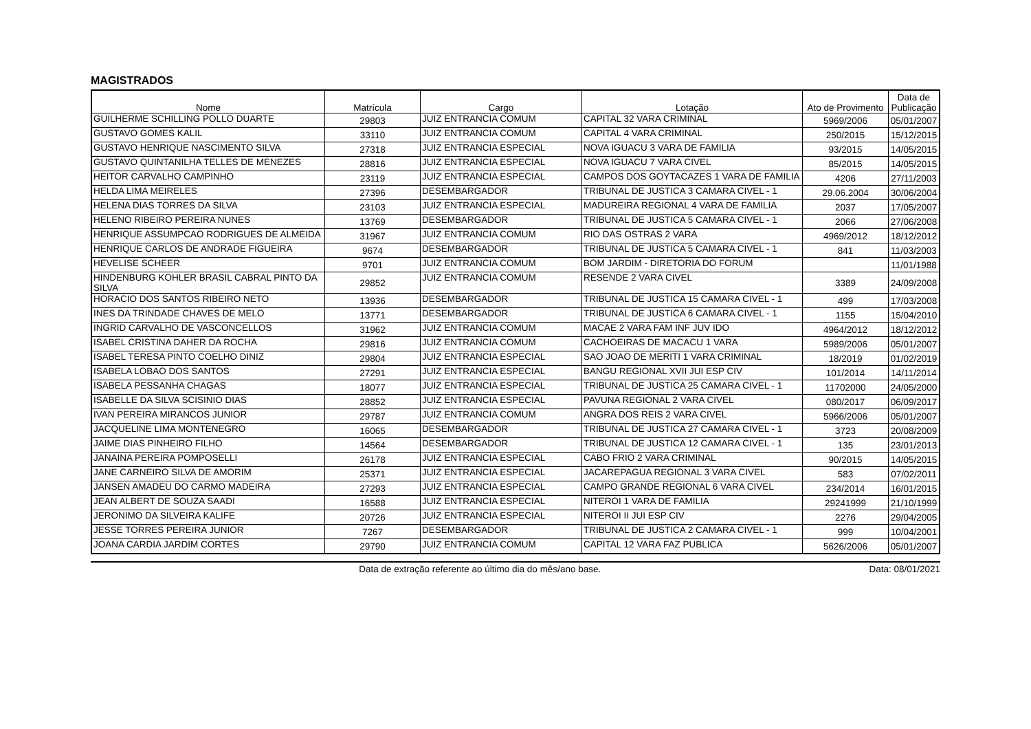MAGISTRADOS
| Nome | Matrícula | Cargo | Lotação | Ato de Provimento | Data de Publicação |
| --- | --- | --- | --- | --- | --- |
| GUILHERME SCHILLING POLLO DUARTE | 29803 | JUIZ ENTRANCIA COMUM | CAPITAL 32 VARA CRIMINAL | 5969/2006 | 05/01/2007 |
| GUSTAVO GOMES KALIL | 33110 | JUIZ ENTRANCIA COMUM | CAPITAL 4 VARA CRIMINAL | 250/2015 | 15/12/2015 |
| GUSTAVO HENRIQUE NASCIMENTO SILVA | 27318 | JUIZ ENTRANCIA ESPECIAL | NOVA IGUACU 3 VARA DE FAMILIA | 93/2015 | 14/05/2015 |
| GUSTAVO QUINTANILHA TELLES DE MENEZES | 28816 | JUIZ ENTRANCIA ESPECIAL | NOVA IGUACU 7 VARA CIVEL | 85/2015 | 14/05/2015 |
| HEITOR CARVALHO CAMPINHO | 23119 | JUIZ ENTRANCIA ESPECIAL | CAMPOS DOS GOYTACAZES 1 VARA DE FAMILIA | 4206 | 27/11/2003 |
| HELDA LIMA MEIRELES | 27396 | DESEMBARGADOR | TRIBUNAL DE JUSTICA 3 CAMARA CIVEL - 1 | 29.06.2004 | 30/06/2004 |
| HELENA DIAS TORRES DA SILVA | 23103 | JUIZ ENTRANCIA ESPECIAL | MADUREIRA REGIONAL 4 VARA DE FAMILIA | 2037 | 17/05/2007 |
| HELENO RIBEIRO PEREIRA NUNES | 13769 | DESEMBARGADOR | TRIBUNAL DE JUSTICA 5 CAMARA CIVEL - 1 | 2066 | 27/06/2008 |
| HENRIQUE ASSUMPCAO RODRIGUES DE ALMEIDA | 31967 | JUIZ ENTRANCIA COMUM | RIO DAS OSTRAS 2 VARA | 4969/2012 | 18/12/2012 |
| HENRIQUE CARLOS DE ANDRADE FIGUEIRA | 9674 | DESEMBARGADOR | TRIBUNAL DE JUSTICA 5 CAMARA CIVEL - 1 | 841 | 11/03/2003 |
| HEVELISE SCHEER | 9701 | JUIZ ENTRANCIA COMUM | BOM JARDIM - DIRETORIA DO FORUM | | 11/01/1988 |
| HINDENBURG KOHLER BRASIL CABRAL PINTO DA SILVA | 29852 | JUIZ ENTRANCIA COMUM | RESENDE 2 VARA CIVEL | 3389 | 24/09/2008 |
| HORACIO DOS SANTOS RIBEIRO NETO | 13936 | DESEMBARGADOR | TRIBUNAL DE JUSTICA 15 CAMARA CIVEL - 1 | 499 | 17/03/2008 |
| INES DA TRINDADE CHAVES DE MELO | 13771 | DESEMBARGADOR | TRIBUNAL DE JUSTICA 6 CAMARA CIVEL - 1 | 1155 | 15/04/2010 |
| INGRID CARVALHO DE VASCONCELLOS | 31962 | JUIZ ENTRANCIA COMUM | MACAE 2 VARA FAM INF JUV IDO | 4964/2012 | 18/12/2012 |
| ISABEL CRISTINA DAHER DA ROCHA | 29816 | JUIZ ENTRANCIA COMUM | CACHOEIRAS DE MACACU 1 VARA | 5989/2006 | 05/01/2007 |
| ISABEL TERESA PINTO COELHO DINIZ | 29804 | JUIZ ENTRANCIA ESPECIAL | SAO JOAO DE MERITI 1 VARA CRIMINAL | 18/2019 | 01/02/2019 |
| ISABELA LOBAO DOS SANTOS | 27291 | JUIZ ENTRANCIA ESPECIAL | BANGU REGIONAL XVII JUI ESP CIV | 101/2014 | 14/11/2014 |
| ISABELA PESSANHA CHAGAS | 18077 | JUIZ ENTRANCIA ESPECIAL | TRIBUNAL DE JUSTICA 25 CAMARA CIVEL - 1 | 11702000 | 24/05/2000 |
| ISABELLE DA SILVA SCISINIO DIAS | 28852 | JUIZ ENTRANCIA ESPECIAL | PAVUNA REGIONAL 2 VARA CIVEL | 080/2017 | 06/09/2017 |
| IVAN PEREIRA MIRANCOS JUNIOR | 29787 | JUIZ ENTRANCIA COMUM | ANGRA DOS REIS 2 VARA CIVEL | 5966/2006 | 05/01/2007 |
| JACQUELINE LIMA MONTENEGRO | 16065 | DESEMBARGADOR | TRIBUNAL DE JUSTICA 27 CAMARA CIVEL - 1 | 3723 | 20/08/2009 |
| JAIME DIAS PINHEIRO FILHO | 14564 | DESEMBARGADOR | TRIBUNAL DE JUSTICA 12 CAMARA CIVEL - 1 | 135 | 23/01/2013 |
| JANAINA PEREIRA POMPOSELLI | 26178 | JUIZ ENTRANCIA ESPECIAL | CABO FRIO 2 VARA CRIMINAL | 90/2015 | 14/05/2015 |
| JANE CARNEIRO SILVA DE AMORIM | 25371 | JUIZ ENTRANCIA ESPECIAL | JACAREPAGUA REGIONAL 3 VARA CIVEL | 583 | 07/02/2011 |
| JANSEN AMADEU DO CARMO MADEIRA | 27293 | JUIZ ENTRANCIA ESPECIAL | CAMPO GRANDE REGIONAL 6 VARA CIVEL | 234/2014 | 16/01/2015 |
| JEAN ALBERT DE SOUZA SAADI | 16588 | JUIZ ENTRANCIA ESPECIAL | NITEROI 1 VARA DE FAMILIA | 29241999 | 21/10/1999 |
| JERONIMO DA SILVEIRA KALIFE | 20726 | JUIZ ENTRANCIA ESPECIAL | NITEROI II JUI ESP CIV | 2276 | 29/04/2005 |
| JESSE TORRES PEREIRA JUNIOR | 7267 | DESEMBARGADOR | TRIBUNAL DE JUSTICA 2 CAMARA CIVEL - 1 | 999 | 10/04/2001 |
| JOANA CARDIA JARDIM CORTES | 29790 | JUIZ ENTRANCIA COMUM | CAPITAL 12 VARA FAZ PUBLICA | 5626/2006 | 05/01/2007 |
Data de extração referente ao último dia do mês/ano base. Data: 08/01/2021